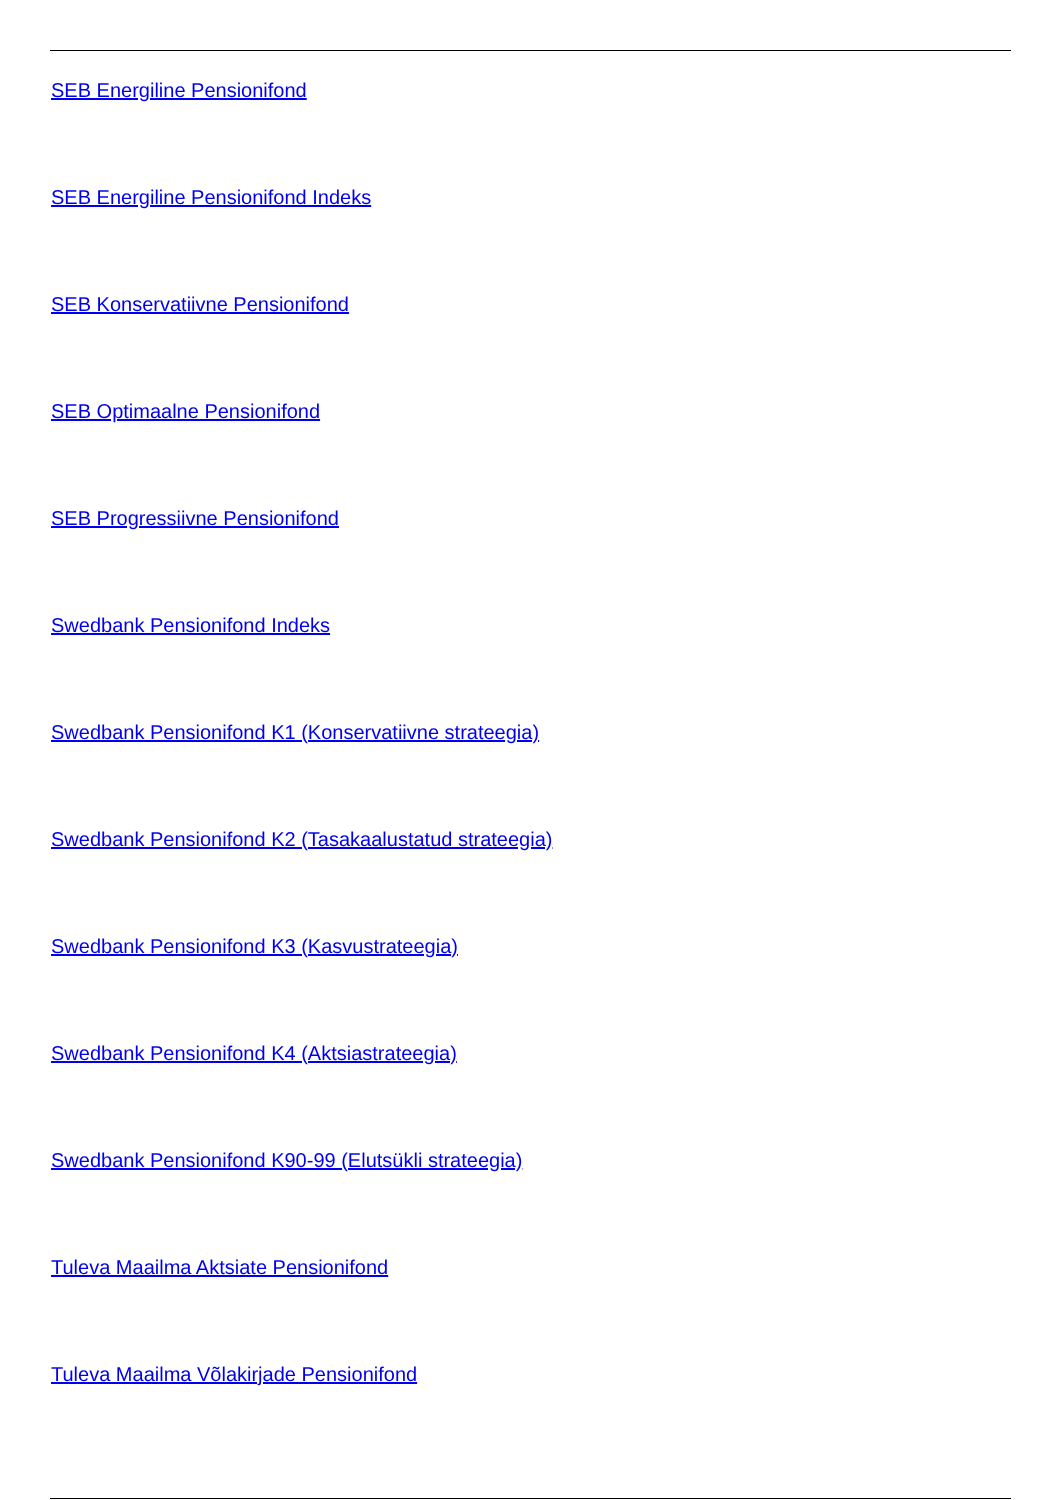SEB Energiline Pensionifond
SEB Energiline Pensionifond Indeks
SEB Konservatiivne Pensionifond
SEB Optimaalne Pensionifond
SEB Progressiivne Pensionifond
Swedbank Pensionifond Indeks
Swedbank Pensionifond K1 (Konservatiivne strateegia)
Swedbank Pensionifond K2 (Tasakaalustatud strateegia)
Swedbank Pensionifond K3 (Kasvustrateegia)
Swedbank Pensionifond K4 (Aktsiastrateegia)
Swedbank Pensionifond K90-99 (Elutsükli strateegia)
Tuleva Maailma Aktsiate Pensionifond
Tuleva Maailma Võlakirjade Pensionifond